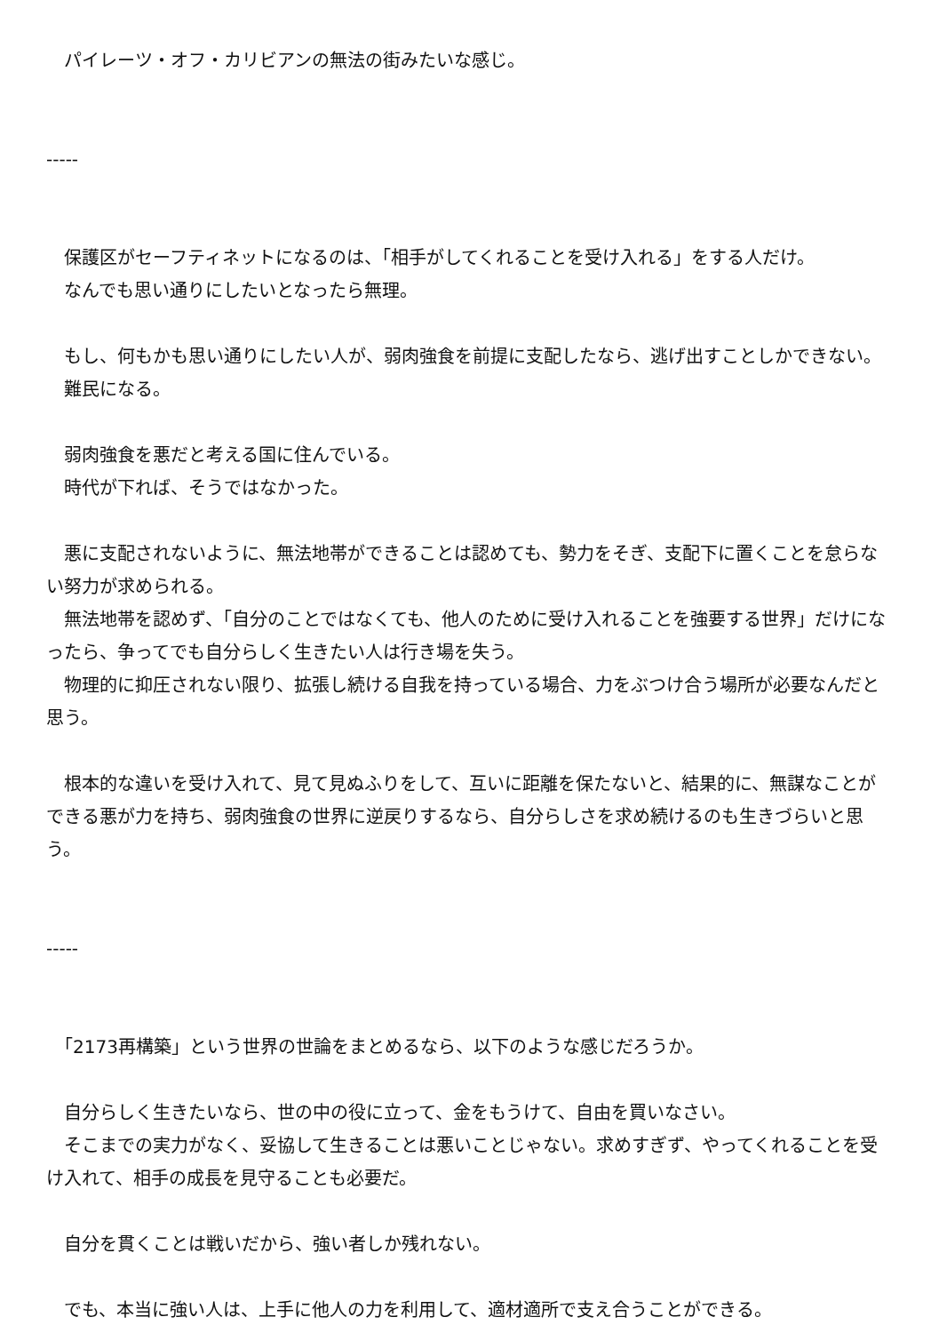パイレーツ・オフ・カリビアンの無法の街みたいな感じ。
-----
　保護区がセーフティネットになるのは、「相手がしてくれることを受け入れる」をする人だけ。
　なんでも思い通りにしたいとなったら無理。
　もし、何もかも思い通りにしたい人が、弱肉強食を前提に支配したなら、逃げ出すことしかできない。
　難民になる。
　弱肉強食を悪だと考える国に住んでいる。
　時代が下れば、そうではなかった。
　悪に支配されないように、無法地帯ができることは認めても、勢力をそぎ、支配下に置くことを怠らない努力が求められる。
　無法地帯を認めず、「自分のことではなくても、他人のために受け入れることを強要する世界」だけになったら、争ってでも自分らしく生きたい人は行き場を失う。
　物理的に抑圧されない限り、拡張し続ける自我を持っている場合、力をぶつけ合う場所が必要なんだと思う。
　根本的な違いを受け入れて、見て見ぬふりをして、互いに距離を保たないと、結果的に、無謀なことができる悪が力を持ち、弱肉強食の世界に逆戻りするなら、自分らしさを求め続けるのも生きづらいと思う。
-----
　「2173再構築」という世界の世論をまとめるなら、以下のような感じだろうか。
　自分らしく生きたいなら、世の中の役に立って、金をもうけて、自由を買いなさい。
　そこまでの実力がなく、妥協して生きることは悪いことじゃない。求めすぎず、やってくれることを受け入れて、相手の成長を見守ることも必要だ。
　自分を貫くことは戦いだから、強い者しか残れない。
　でも、本当に強い人は、上手に他人の力を利用して、適材適所で支え合うことができる。